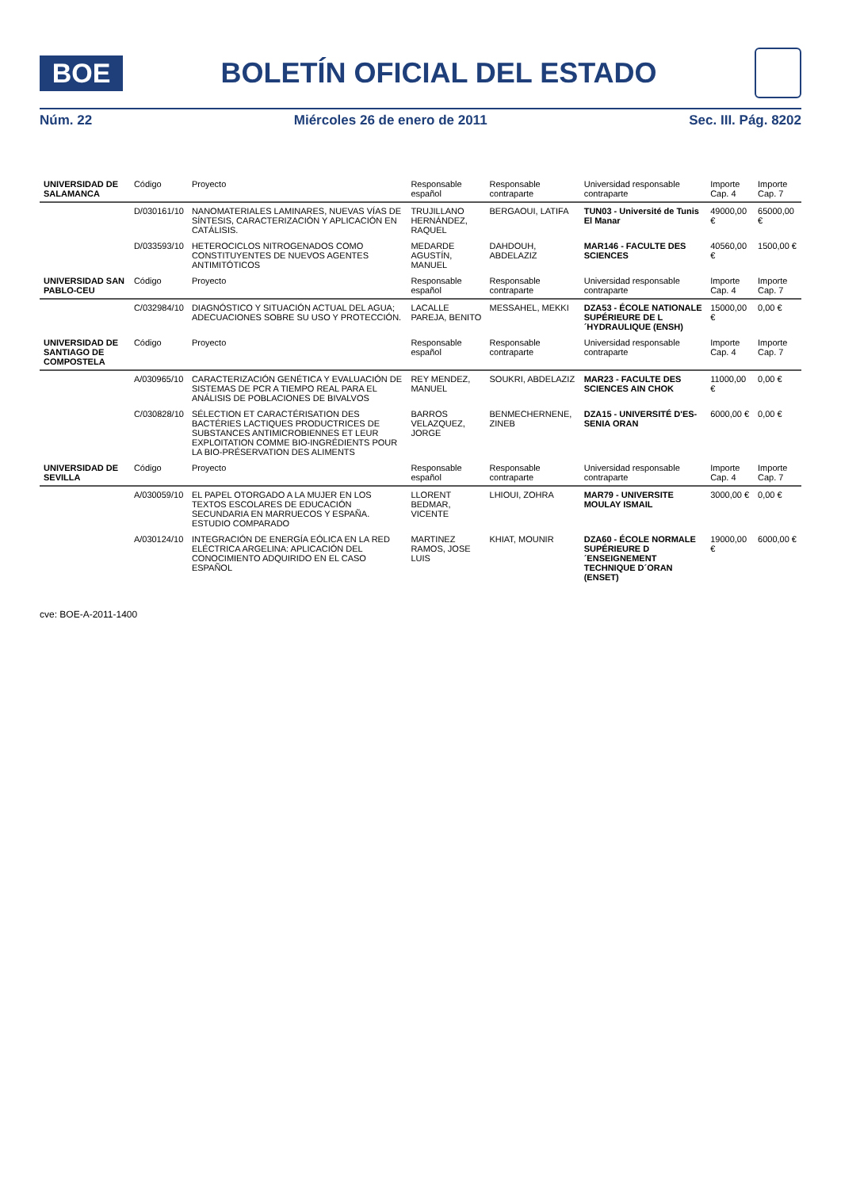BOE
BOLETÍN OFICIAL DEL ESTADO
Núm. 22 Miércoles 26 de enero de 2011 Sec. III. Pág. 8202
| UNIVERSIDAD DE SALAMANCA | Código | Proyecto | Responsable español | Responsable contraparte | Universidad responsable contraparte | Importe Cap. 4 | Importe Cap. 7 |
| --- | --- | --- | --- | --- | --- | --- | --- |
| | D/030161/10 | NANOMATERIALES LAMINARES, NUEVAS VÍAS DE SÍNTESIS, CARACTERIZACIÓN Y APLICACIÓN EN CATÁLISIS. | TRUJILLANO HERNÁNDEZ, RAQUEL | BERGAOUI, LATIFA | TUN03 - Université de Tunis El Manar | 49000,00 € | 65000,00 € |
| | D/033593/10 | HETEROCICLOS NITROGENADOS COMO CONSTITUYENTES DE NUEVOS AGENTES ANTIMITÓTICOS | MEDARDE AGUSTÍN, MANUEL | DAHDOUH, ABDELAZIZ | MAR146 - FACULTE DES SCIENCES | 40560,00 € | 1500,00 € |
| UNIVERSIDAD SAN PABLO-CEU | Código | Proyecto | Responsable español | Responsable contraparte | Universidad responsable contraparte | Importe Cap. 4 | Importe Cap. 7 |
| | C/032984/10 | DIAGNÓSTICO Y SITUACIÓN ACTUAL DEL AGUA; ADECUACIONES SOBRE SU USO Y PROTECCIÓN. | LACALLE PAREJA, BENITO | MESSAHEL, MEKKI | DZA53 - ÉCOLE NATIONALE SUPÉRIEURE DE L´HYDRAULIQUE (ENSH) | 15000,00 € | 0,00 € |
| UNIVERSIDAD DE SANTIAGO DE COMPOSTELA | Código | Proyecto | Responsable español | Responsable contraparte | Universidad responsable contraparte | Importe Cap. 4 | Importe Cap. 7 |
| | A/030965/10 | CARACTERIZACIÓN GENÉTICA Y EVALUACIÓN DE SISTEMAS DE PCR A TIEMPO REAL PARA EL ANÁLISIS DE POBLACIONES DE BIVALVOS | REY MENDEZ, MANUEL | SOUKRI, ABDELAZIZ | MAR23 - FACULTE DES SCIENCES AIN CHOK | 11000,00 € | 0,00 € |
| | C/030828/10 | SÉLECTION ET CARACTÉRISATION DES BACTÉRIES LACTIQUES PRODUCTRICES DE SUBSTANCES ANTIMICROBIENNES ET LEUR EXPLOITATION COMME BIO-INGRÉDIENTS POUR LA BIO-PRÉSERVATION DES ALIMENTS | BARROS VELAZQUEZ, JORGE | BENMECHERNENE, ZINEB | DZA15 - UNIVERSITÉ D'ES-SENIA ORAN | 6000,00 € | 0,00 € |
| UNIVERSIDAD DE SEVILLA | Código | Proyecto | Responsable español | Responsable contraparte | Universidad responsable contraparte | Importe Cap. 4 | Importe Cap. 7 |
| | A/030059/10 | EL PAPEL OTORGADO A LA MUJER EN LOS TEXTOS ESCOLARES DE EDUCACIÓN SECUNDARIA EN MARRUECOS Y ESPAÑA. ESTUDIO COMPARADO | LLORENT BEDMAR, VICENTE | LHIOUI, ZOHRA | MAR79 - UNIVERSITE MOULAY ISMAIL | 3000,00 € | 0,00 € |
| | A/030124/10 | INTEGRACIÓN DE ENERGÍA EÓLICA EN LA RED ELÉCTRICA ARGELINA: APLICACIÓN DEL CONOCIMIENTO ADQUIRIDO EN EL CASO ESPAÑOL | MARTINEZ RAMOS, JOSE LUIS | KHIAT, MOUNIR | DZA60 - ÉCOLE NORMALE SUPÉRIEURE D´ENSEIGNEMENT TECHNIQUE D´ORAN (ENSET) | 19000,00 € | 6000,00 € |
cve: BOE-A-2011-1400